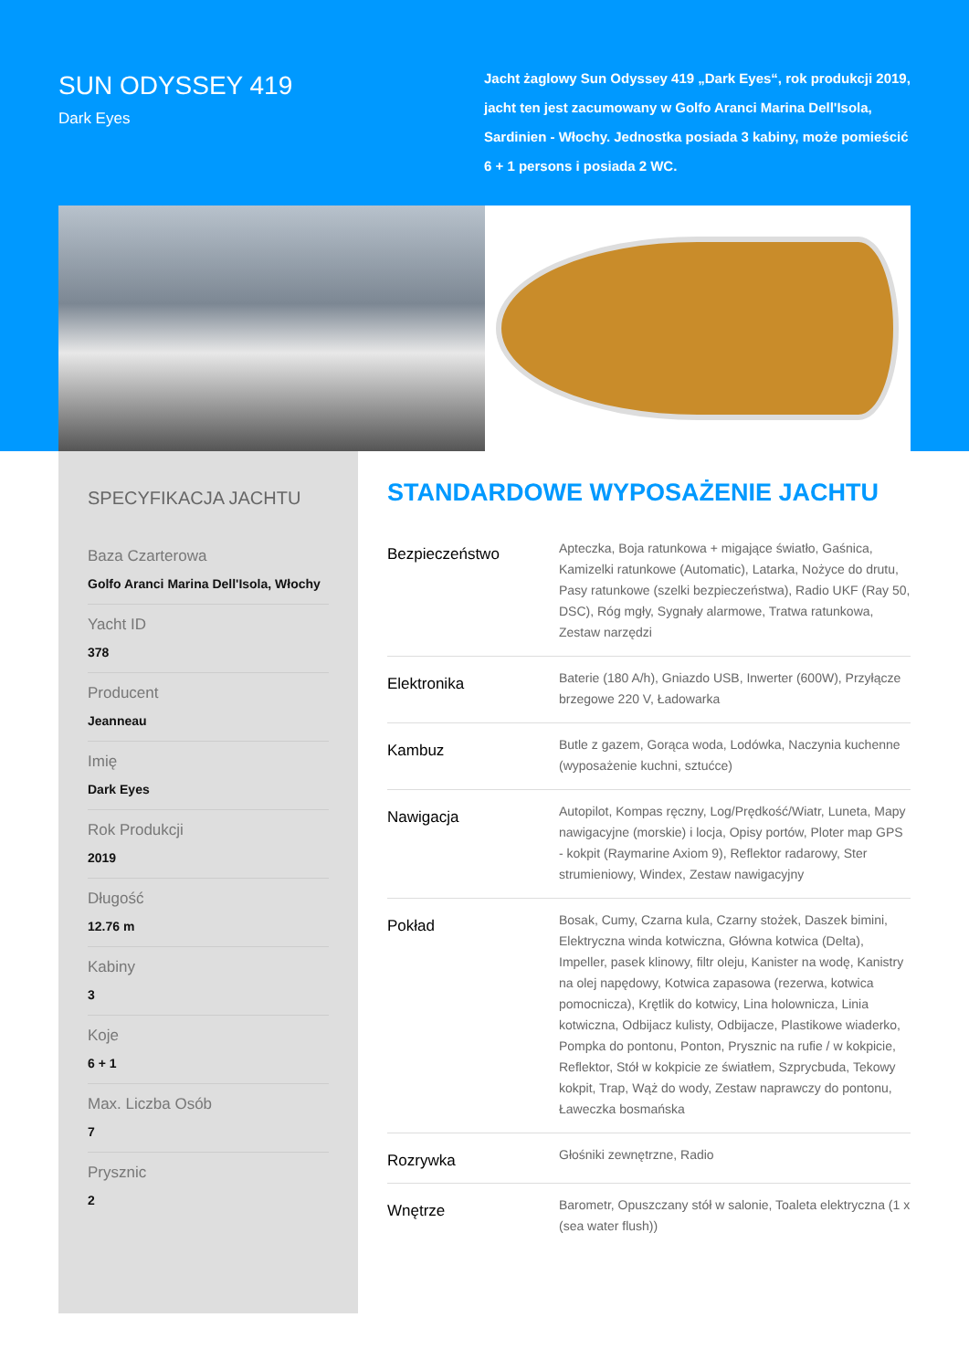SUN ODYSSEY 419
Dark Eyes
Jacht żaglowy Sun Odyssey 419 „Dark Eyes“, rok produkcji 2019, jacht ten jest zacumowany w Golfo Aranci Marina Dell'Isola, Sardinien - Włochy. Jednostka posiada 3 kabiny, może pomieścić 6 + 1 persons i posiada 2 WC.
SPECYFIKACJA JACHTU
Baza Czarterowa
Golfo Aranci Marina Dell'Isola, Włochy
Yacht ID
378
Producent
Jeanneau
Imię
Dark Eyes
Rok Produkcji
2019
Długość
12.76 m
Kabiny
3
Koje
6 + 1
Max. Liczba Osób
7
Prysznic
2
STANDARDOWE WYPOSAŻENIE JACHTU
| Bezpieczeństwo | Apteczka, Boja ratunkowa + migające światło, Gaśnica, Kamizelki ratunkowe (Automatic), Latarka, Nożyce do drutu, Pasy ratunkowe (szelki bezpieczeństwa), Radio UKF (Ray 50, DSC), Róg mgły, Sygnały alarmowe, Tratwa ratunkowa, Zestaw narzędzi |
| Elektronika | Baterie (180 A/h), Gniazdo USB, Inwerter (600W), Przyłącze brzegowe 220 V, Ładowarka |
| Kambuz | Butle z gazem, Gorąca woda, Lodówka, Naczynia kuchenne (wyposażenie kuchni, sztućce) |
| Nawigacja | Autopilot, Kompas ręczny, Log/Prędkość/Wiatr, Luneta, Mapy nawigacyjne (morskie) i locja, Opisy portów, Ploter map GPS - kokpit (Raymarine Axiom 9), Reflektor radarowy, Ster strumieniowy, Windex, Zestaw nawigacyjny |
| Pokład | Bosak, Cumy, Czarna kula, Czarny stożek, Daszek bimini, Elektryczna winda kotwiczna, Główna kotwica (Delta), Impeller, pasek klinowy, filtr oleju, Kanister na wodę, Kanistry na olej napędowy, Kotwica zapasowa (rezerwa, kotwica pomocnicza), Krętlik do kotwicy, Lina holownicza, Linia kotwiczna, Odbijacz kulisty, Odbijacze, Plastikowe wiaderko, Pompka do pontonu, Ponton, Prysznic na rufie / w kokpicie, Reflektor, Stół w kokpicie ze światłem, Szprycbuda, Tekowy kokpit, Trap, Wąż do wody, Zestaw naprawczy do pontonu, Ławeczka bosmańska |
| Rozrywka | Głośniki zewnętrzne, Radio |
| Wnętrze | Barometr, Opuszczany stół w salonie, Toaleta elektryczna (1 x (sea water flush)) |